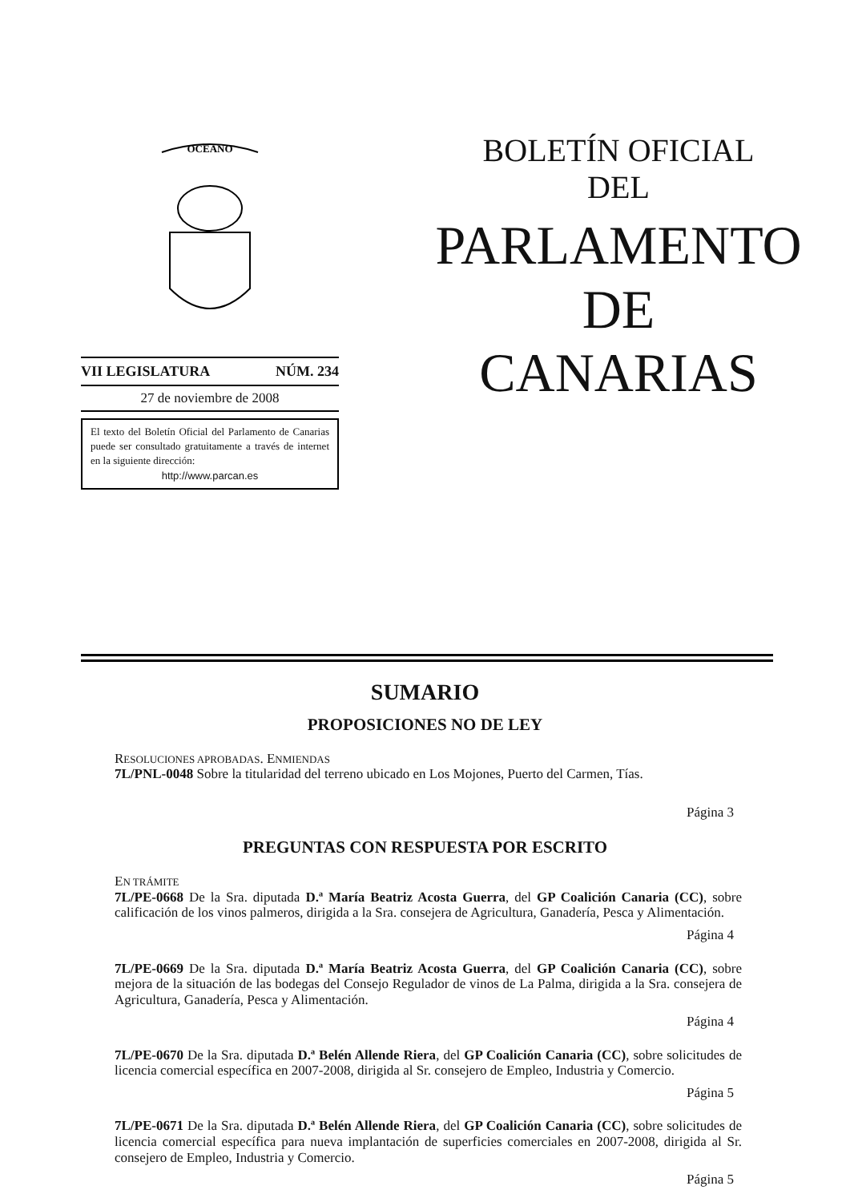OCEANO
VII LEGISLATURA NÚM. 234
27 de noviembre de 2008
El texto del Boletín Oficial del Parlamento de Canarias puede ser consultado gratuitamente a través de internet en la siguiente dirección:
http://www.parcan.es
BOLETÍN OFICIAL
DEL
PARLAMENTO
DE
CANARIAS
SUMARIO
PROPOSICIONES NO DE LEY
RESOLUCIONES APROBADAS. ENMIENDAS
7L/PNL-0048 Sobre la titularidad del terreno ubicado en Los Mojones, Puerto del Carmen, Tías.
Página 3
PREGUNTAS CON RESPUESTA POR ESCRITO
EN TRÁMITE
7L/PE-0668 De la Sra. diputada D.ª María Beatriz Acosta Guerra, del GP Coalición Canaria (CC), sobre calificación de los vinos palmeros, dirigida a la Sra. consejera de Agricultura, Ganadería, Pesca y Alimentación.
Página 4
7L/PE-0669 De la Sra. diputada D.ª María Beatriz Acosta Guerra, del GP Coalición Canaria (CC), sobre mejora de la situación de las bodegas del Consejo Regulador de vinos de La Palma, dirigida a la Sra. consejera de Agricultura, Ganadería, Pesca y Alimentación.
Página 4
7L/PE-0670 De la Sra. diputada D.ª Belén Allende Riera, del GP Coalición Canaria (CC), sobre solicitudes de licencia comercial específica en 2007-2008, dirigida al Sr. consejero de Empleo, Industria y Comercio.
Página 5
7L/PE-0671 De la Sra. diputada D.ª Belén Allende Riera, del GP Coalición Canaria (CC), sobre solicitudes de licencia comercial específica para nueva implantación de superficies comerciales en 2007-2008, dirigida al Sr. consejero de Empleo, Industria y Comercio.
Página 5